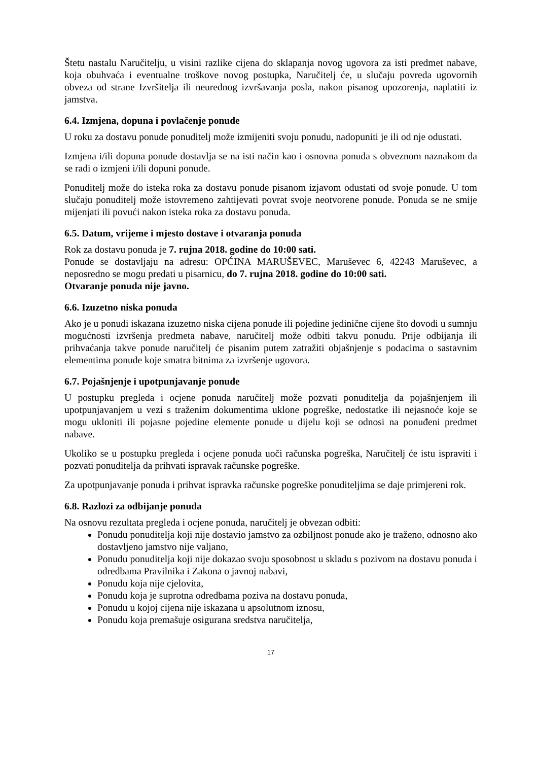Štetu nastalu Naručitelju, u visini razlike cijena do sklapanja novog ugovora za isti predmet nabave, koja obuhvaća i eventualne troškove novog postupka, Naručitelj će, u slučaju povreda ugovornih obveza od strane Izvršitelja ili neurednog izvršavanja posla, nakon pisanog upozorenja, naplatiti iz jamstva.
6.4. Izmjena, dopuna i povlačenje ponude
U roku za dostavu ponude ponuditelj može izmijeniti svoju ponudu, nadopuniti je ili od nje odustati.
Izmjena i/ili dopuna ponude dostavlja se na isti način kao i osnovna ponuda s obveznom naznakom da se radi o izmjeni i/ili dopuni ponude.
Ponuditelj može do isteka roka za dostavu ponude pisanom izjavom odustati od svoje ponude. U tom slučaju ponuditelj može istovremeno zahtijevati povrat svoje neotvorene ponude. Ponuda se ne smije mijenjati ili povući nakon isteka roka za dostavu ponuda.
6.5. Datum, vrijeme i mjesto dostave i otvaranja ponuda
Rok za dostavu ponuda je 7. rujna 2018. godine do 10:00 sati.
Ponude se dostavljaju na adresu: OPĆINA MARUŠEVEC, Maruševec 6, 42243 Maruševec, a neposredno se mogu predati u pisarnicu, do 7. rujna 2018. godine do 10:00 sati.
Otvaranje ponuda nije javno.
6.6. Izuzetno niska ponuda
Ako je u ponudi iskazana izuzetno niska cijena ponude ili pojedine jedinične cijene što dovodi u sumnju mogućnosti izvršenja predmeta nabave, naručitelj može odbiti takvu ponudu. Prije odbijanja ili prihvaćanja takve ponude naručitelj će pisanim putem zatražiti objašnjenje s podacima o sastavnim elementima ponude koje smatra bitnima za izvršenje ugovora.
6.7. Pojašnjenje i upotpunjavanje ponude
U postupku pregleda i ocjene ponuda naručitelj može pozvati ponuditelja da pojašnjenjem ili upotpunjavanjem u vezi s traženim dokumentima uklone pogreške, nedostatke ili nejasnoće koje se mogu ukloniti ili pojasne pojedine elemente ponude u dijelu koji se odnosi na ponuđeni predmet nabave.
Ukoliko se u postupku pregleda i ocjene ponuda uoči računska pogreška, Naručitelj će istu ispraviti i pozvati ponuditelja da prihvati ispravak računske pogreške.
Za upotpunjavanje ponuda i prihvat ispravka računske pogreške ponuditeljima se daje primjereni rok.
6.8. Razlozi za odbijanje ponuda
Na osnovu rezultata pregleda i ocjene ponuda, naručitelj je obvezan odbiti:
Ponudu ponuditelja koji nije dostavio jamstvo za ozbiljnost ponude ako je traženo, odnosno ako dostavljeno jamstvo nije valjano,
Ponudu ponuditelja koji nije dokazao svoju sposobnost u skladu s pozivom na dostavu ponuda i odredbama Pravilnika i Zakona o javnoj nabavi,
Ponudu koja nije cjelovita,
Ponudu koja je suprotna odredbama poziva na dostavu ponuda,
Ponudu u kojoj cijena nije iskazana u apsolutnom iznosu,
Ponudu koja premašuje osigurana sredstva naručitelja,
17